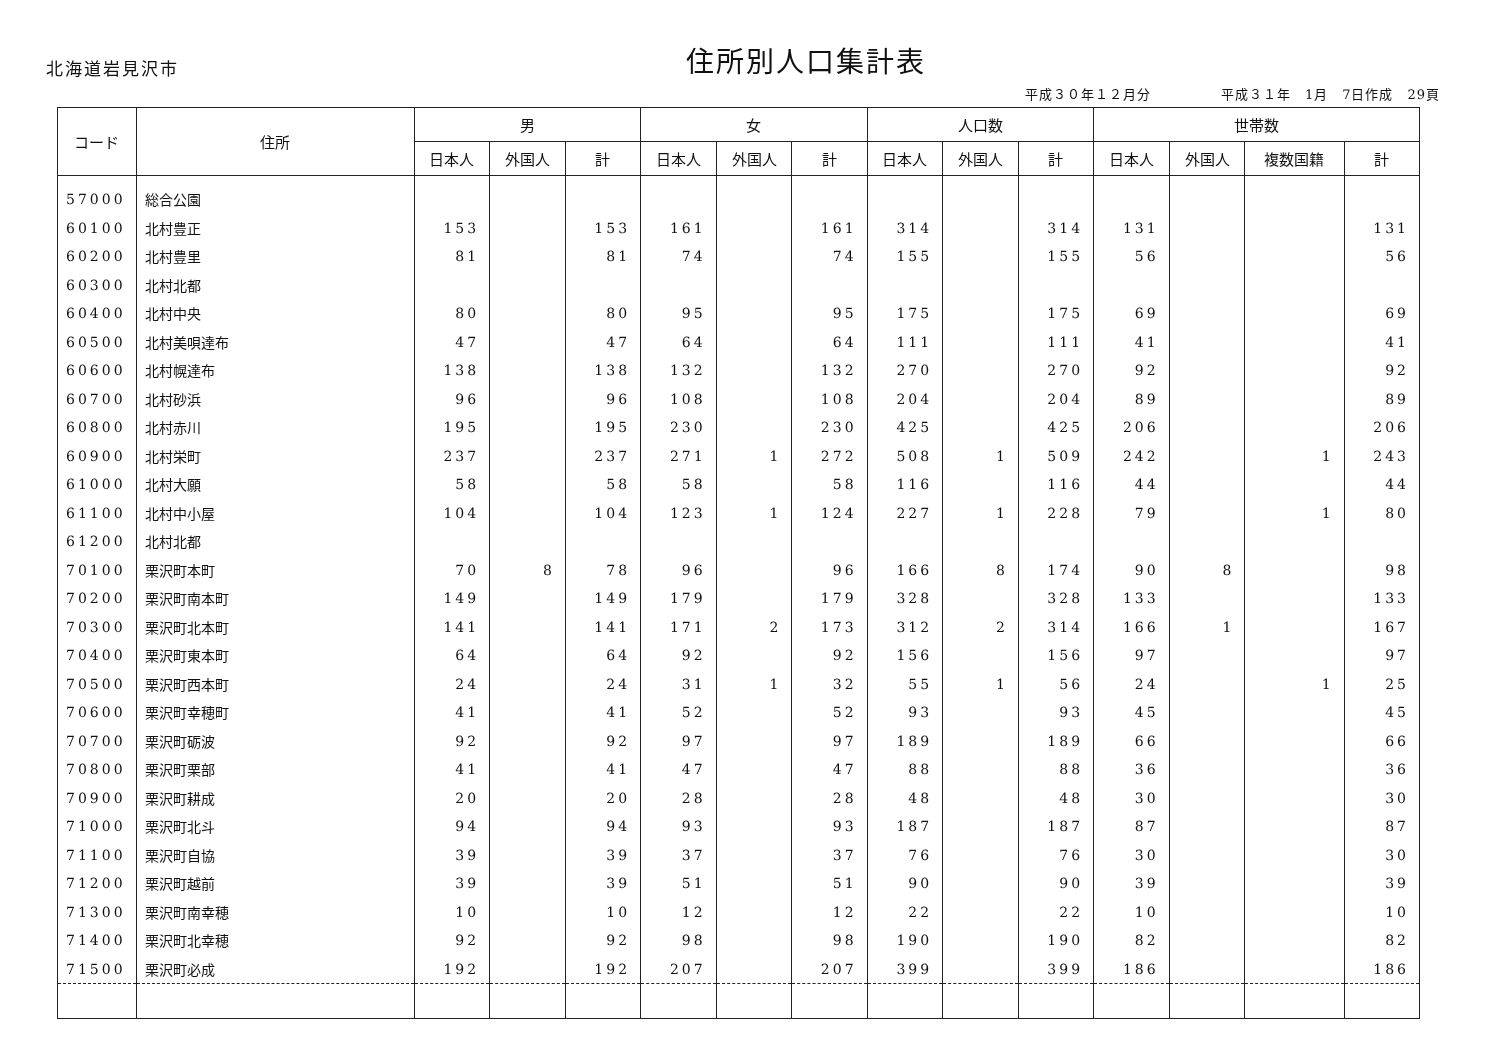北海道岩見沢市
住所別人口集計表
平成３０年１２月分　　　　　平成３１年　1月　7日作成　29頁
| コード | 住所 | 男 | | | 女 | | | 人口数 | | | 世帯数 | | | |
| --- | --- | --- | --- | --- | --- | --- | --- | --- | --- | --- | --- | --- | --- | --- |
| | | 日本人 | 外国人 | 計 | 日本人 | 外国人 | 計 | 日本人 | 外国人 | 計 | 日本人 | 外国人 | 複数国籍 | 計 |
| 57000 | 総合公園 | | | | | | | | | | | | | |
| 60100 | 北村豊正 | 153 | | 153 | 161 | | 161 | 314 | | 314 | 131 | | | 131 |
| 60200 | 北村豊里 | 81 | | 81 | 74 | | 74 | 155 | | 155 | 56 | | | 56 |
| 60300 | 北村北都 | | | | | | | | | | | | | |
| 60400 | 北村中央 | 80 | | 80 | 95 | | 95 | 175 | | 175 | 69 | | | 69 |
| 60500 | 北村美唄達布 | 47 | | 47 | 64 | | 64 | 111 | | 111 | 41 | | | 41 |
| 60600 | 北村幌達布 | 138 | | 138 | 132 | | 132 | 270 | | 270 | 92 | | | 92 |
| 60700 | 北村砂浜 | 96 | | 96 | 108 | | 108 | 204 | | 204 | 89 | | | 89 |
| 60800 | 北村赤川 | 195 | | 195 | 230 | | 230 | 425 | | 425 | 206 | | | 206 |
| 60900 | 北村栄町 | 237 | | 237 | 271 | 1 | 272 | 508 | 1 | 509 | 242 | | 1 | 243 |
| 61000 | 北村大願 | 58 | | 58 | 58 | | 58 | 116 | | 116 | 44 | | | 44 |
| 61100 | 北村中小屋 | 104 | | 104 | 123 | 1 | 124 | 227 | 1 | 228 | 79 | | 1 | 80 |
| 61200 | 北村北都 | | | | | | | | | | | | | |
| 70100 | 栗沢町本町 | 70 | 8 | 78 | 96 | | 96 | 166 | 8 | 174 | 90 | 8 | | 98 |
| 70200 | 栗沢町南本町 | 149 | | 149 | 179 | | 179 | 328 | | 328 | 133 | | | 133 |
| 70300 | 栗沢町北本町 | 141 | | 141 | 171 | 2 | 173 | 312 | 2 | 314 | 166 | 1 | | 167 |
| 70400 | 栗沢町東本町 | 64 | | 64 | 92 | | 92 | 156 | | 156 | 97 | | | 97 |
| 70500 | 栗沢町西本町 | 24 | | 24 | 31 | 1 | 32 | 55 | 1 | 56 | 24 | | 1 | 25 |
| 70600 | 栗沢町幸穂町 | 41 | | 41 | 52 | | 52 | 93 | | 93 | 45 | | | 45 |
| 70700 | 栗沢町砺波 | 92 | | 92 | 97 | | 97 | 189 | | 189 | 66 | | | 66 |
| 70800 | 栗沢町栗部 | 41 | | 41 | 47 | | 47 | 88 | | 88 | 36 | | | 36 |
| 70900 | 栗沢町耕成 | 20 | | 20 | 28 | | 28 | 48 | | 48 | 30 | | | 30 |
| 71000 | 栗沢町北斗 | 94 | | 94 | 93 | | 93 | 187 | | 187 | 87 | | | 87 |
| 71100 | 栗沢町自協 | 39 | | 39 | 37 | | 37 | 76 | | 76 | 30 | | | 30 |
| 71200 | 栗沢町越前 | 39 | | 39 | 51 | | 51 | 90 | | 90 | 39 | | | 39 |
| 71300 | 栗沢町南幸穂 | 10 | | 10 | 12 | | 12 | 22 | | 22 | 10 | | | 10 |
| 71400 | 栗沢町北幸穂 | 92 | | 92 | 98 | | 98 | 190 | | 190 | 82 | | | 82 |
| 71500 | 栗沢町必成 | 192 | | 192 | 207 | | 207 | 399 | | 399 | 186 | | | 186 |